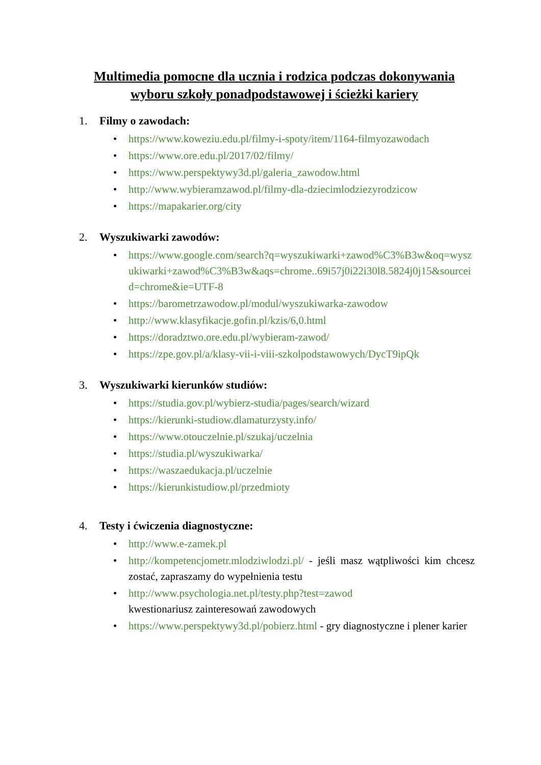Multimedia pomocne dla ucznia i rodzica podczas dokonywania wyboru szkoły ponadpodstawowej i ścieżki kariery
1. Filmy o zawodach:
• https://www.koweziu.edu.pl/filmy-i-spoty/item/1164-filmyozawodach
• https://www.ore.edu.pl/2017/02/filmy/
• https://www.perspektywy3d.pl/galeria_zawodow.html
• http://www.wybieramzawod.pl/filmy-dla-dziecimlodziezyrodzicow
• https://mapakarier.org/city
2. Wyszukiwarki zawodów:
• https://www.google.com/search?q=wyszukiwarki+zawod%C3%B3w&oq=wyszukiwarki+zawod%C3%B3w&aqs=chrome..69i57j0i22i30l8.5824j0j15&sourceid=chrome&ie=UTF-8
• https://barometrzawodow.pl/modul/wyszukiwarka-zawodow
• http://www.klasyfikacje.gofin.pl/kzis/6,0.html
• https://doradztwo.ore.edu.pl/wybieram-zawod/
• https://zpe.gov.pl/a/klasy-vii-i-viii-szkolpodstawowych/DycT9ipQk
3. Wyszukiwarki kierunków studiów:
• https://studia.gov.pl/wybierz-studia/pages/search/wizard
• https://kierunki-studiow.dlamaturzysty.info/
• https://www.otouczelnie.pl/szukaj/uczelnia
• https://studia.pl/wyszukiwarka/
• https://waszaedukacja.pl/uczelnie
• https://kierunkistudiow.pl/przedmioty
4. Testy i ćwiczenia diagnostyczne:
• http://www.e-zamek.pl
• http://kompetencjometr.mlodziwlodzi.pl/ - jeśli masz wątpliwości kim chcesz zostać, zapraszamy do wypełnienia testu
• http://www.psychologia.net.pl/testy.php?test=zawod
kwestionariusz zainteresowań zawodowych
• https://www.perspektywy3d.pl/pobierz.html - gry diagnostyczne i plener karier